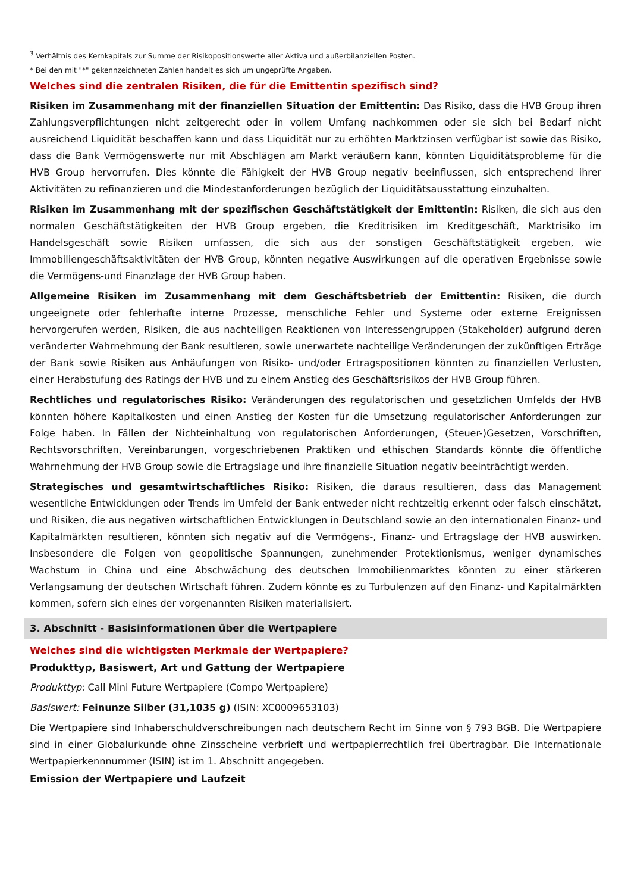<sup>3</sup> Verhältnis des Kernkapitals zur Summe der Risikopositionswerte aller Aktiva und außerbilanziellen Posten.
* Bei den mit "*" gekennzeichneten Zahlen handelt es sich um ungeprüfte Angaben.
Welches sind die zentralen Risiken, die für die Emittentin spezifisch sind?
Risiken im Zusammenhang mit der finanziellen Situation der Emittentin: Das Risiko, dass die HVB Group ihren Zahlungsverpflichtungen nicht zeitgerecht oder in vollem Umfang nachkommen oder sie sich bei Bedarf nicht ausreichend Liquidität beschaffen kann und dass Liquidität nur zu erhöhten Marktzinsen verfügbar ist sowie das Risiko, dass die Bank Vermögenswerte nur mit Abschlägen am Markt veräußern kann, könnten Liquiditätsprobleme für die HVB Group hervorrufen. Dies könnte die Fähigkeit der HVB Group negativ beeinflussen, sich entsprechend ihrer Aktivitäten zu refinanzieren und die Mindestanforderungen bezüglich der Liquiditätsausstattung einzuhalten.
Risiken im Zusammenhang mit der spezifischen Geschäftstätigkeit der Emittentin: Risiken, die sich aus den normalen Geschäftstätigkeiten der HVB Group ergeben, die Kreditrisiken im Kreditgeschäft, Marktrisiko im Handelsgeschäft sowie Risiken umfassen, die sich aus der sonstigen Geschäftstätigkeit ergeben, wie Immobiliengeschäftsaktivitäten der HVB Group, könnten negative Auswirkungen auf die operativen Ergebnisse sowie die Vermögens-und Finanzlage der HVB Group haben.
Allgemeine Risiken im Zusammenhang mit dem Geschäftsbetrieb der Emittentin: Risiken, die durch ungeeignete oder fehlerhafte interne Prozesse, menschliche Fehler und Systeme oder externe Ereignissen hervorgerufen werden, Risiken, die aus nachteiligen Reaktionen von Interessengruppen (Stakeholder) aufgrund deren veränderter Wahrnehmung der Bank resultieren, sowie unerwartete nachteilige Veränderungen der zukünftigen Erträge der Bank sowie Risiken aus Anhäufungen von Risiko- und/oder Ertragspositionen könnten zu finanziellen Verlusten, einer Herabstufung des Ratings der HVB und zu einem Anstieg des Geschäftsrisikos der HVB Group führen.
Rechtliches und regulatorisches Risiko: Veränderungen des regulatorischen und gesetzlichen Umfelds der HVB könnten höhere Kapitalkosten und einen Anstieg der Kosten für die Umsetzung regulatorischer Anforderungen zur Folge haben. In Fällen der Nichteinhaltung von regulatorischen Anforderungen, (Steuer-)Gesetzen, Vorschriften, Rechtsvorschriften, Vereinbarungen, vorgeschriebenen Praktiken und ethischen Standards könnte die öffentliche Wahrnehmung der HVB Group sowie die Ertragslage und ihre finanzielle Situation negativ beeinträchtigt werden.
Strategisches und gesamtwirtschaftliches Risiko: Risiken, die daraus resultieren, dass das Management wesentliche Entwicklungen oder Trends im Umfeld der Bank entweder nicht rechtzeitig erkennt oder falsch einschätzt, und Risiken, die aus negativen wirtschaftlichen Entwicklungen in Deutschland sowie an den internationalen Finanz- und Kapitalmärkten resultieren, könnten sich negativ auf die Vermögens-, Finanz- und Ertragslage der HVB auswirken. Insbesondere die Folgen von geopolitische Spannungen, zunehmender Protektionismus, weniger dynamisches Wachstum in China und eine Abschwächung des deutschen Immobilienmarktes könnten zu einer stärkeren Verlangsamung der deutschen Wirtschaft führen. Zudem könnte es zu Turbulenzen auf den Finanz- und Kapitalmärkten kommen, sofern sich eines der vorgenannten Risiken materialisiert.
3. Abschnitt - Basisinformationen über die Wertpapiere
Welches sind die wichtigsten Merkmale der Wertpapiere?
Produkttyp, Basiswert, Art und Gattung der Wertpapiere
Produkttyp: Call Mini Future Wertpapiere (Compo Wertpapiere)
Basiswert: Feinunze Silber (31,1035 g) (ISIN: XC0009653103)
Die Wertpapiere sind Inhaberschuldverschreibungen nach deutschem Recht im Sinne von § 793 BGB. Die Wertpapiere sind in einer Globalurkunde ohne Zinsscheine verbrieft und wertpapierrechtlich frei übertragbar. Die Internationale Wertpapierkennnummer (ISIN) ist im 1. Abschnitt angegeben.
Emission der Wertpapiere und Laufzeit